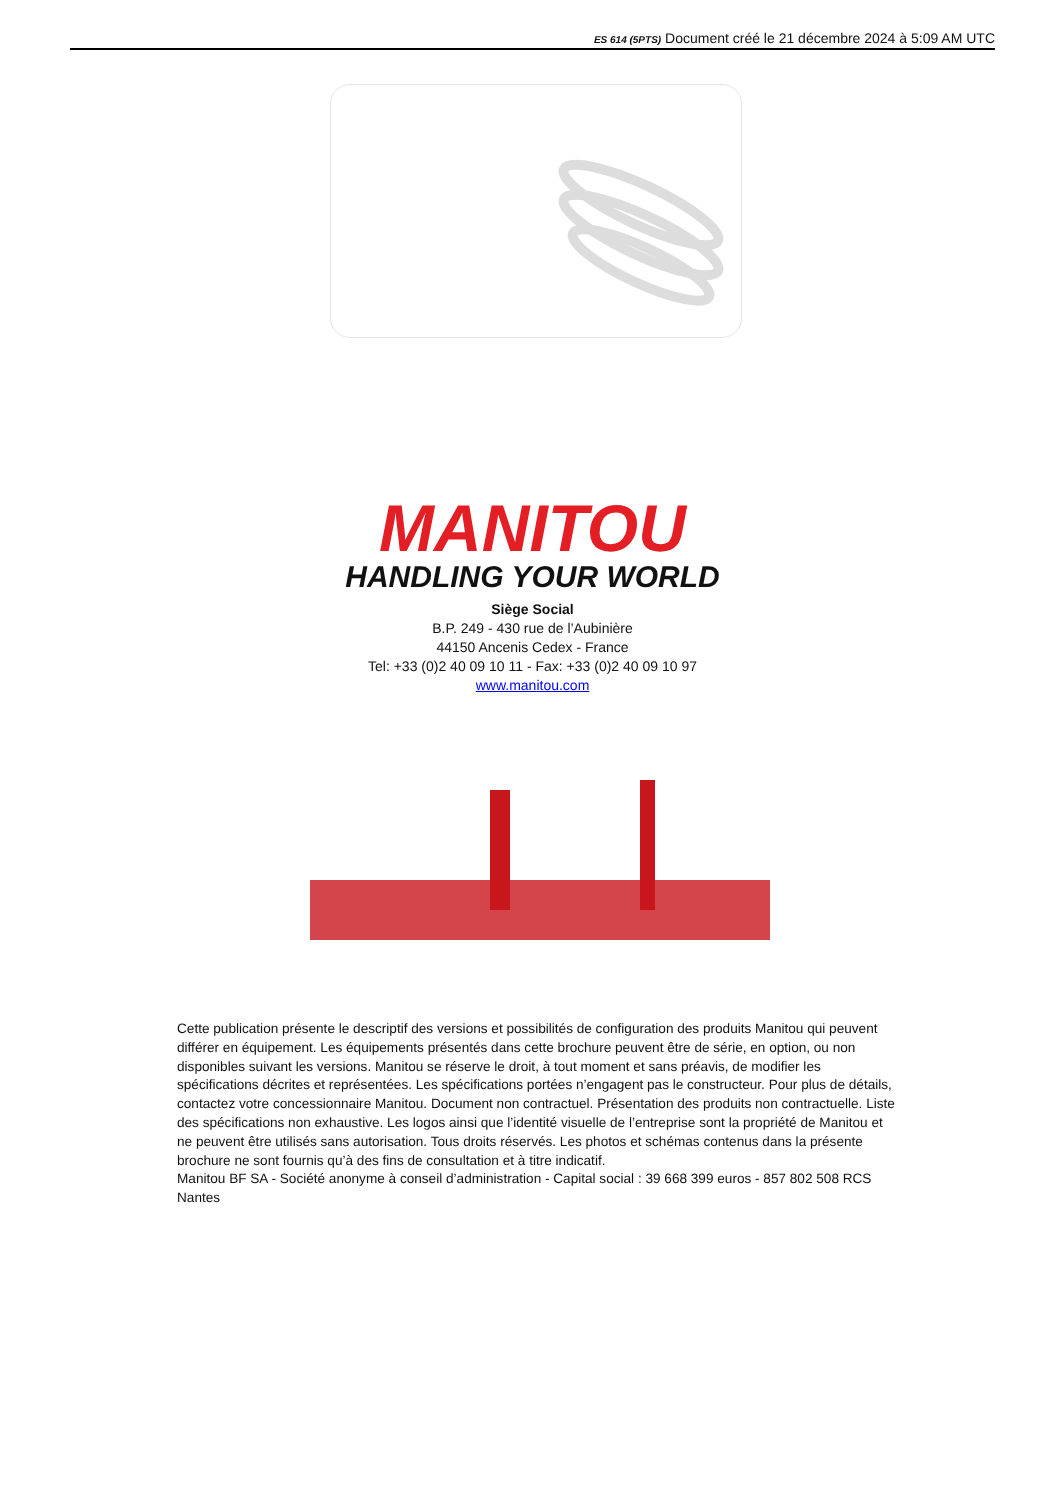ES 614 (5PTS) Document créé le 21 décembre 2024 à 5:09 AM UTC
MANITOU
HANDLING YOUR WORLD
Siège Social
B.P. 249 - 430 rue de l’Aubinière
44150 Ancenis Cedex - France
Tel: +33 (0)2 40 09 10 11 - Fax: +33 (0)2 40 09 10 97
www.manitou.com
Cette publication présente le descriptif des versions et possibilités de configuration des produits Manitou qui peuvent différer en équipement. Les équipements présentés dans cette brochure peuvent être de série, en option, ou non disponibles suivant les versions. Manitou se réserve le droit, à tout moment et sans préavis, de modifier les spécifications décrites et représentées. Les spécifications portées n’engagent pas le constructeur. Pour plus de détails, contactez votre concessionnaire Manitou. Document non contractuel. Présentation des produits non contractuelle. Liste des spécifications non exhaustive. Les logos ainsi que l’identité visuelle de l’entreprise sont la propriété de Manitou et ne peuvent être utilisés sans autorisation. Tous droits réservés. Les photos et schémas contenus dans la présente brochure ne sont fournis qu’à des fins de consultation et à titre indicatif.
Manitou BF SA - Société anonyme à conseil d’administration - Capital social : 39 668 399 euros - 857 802 508 RCS Nantes